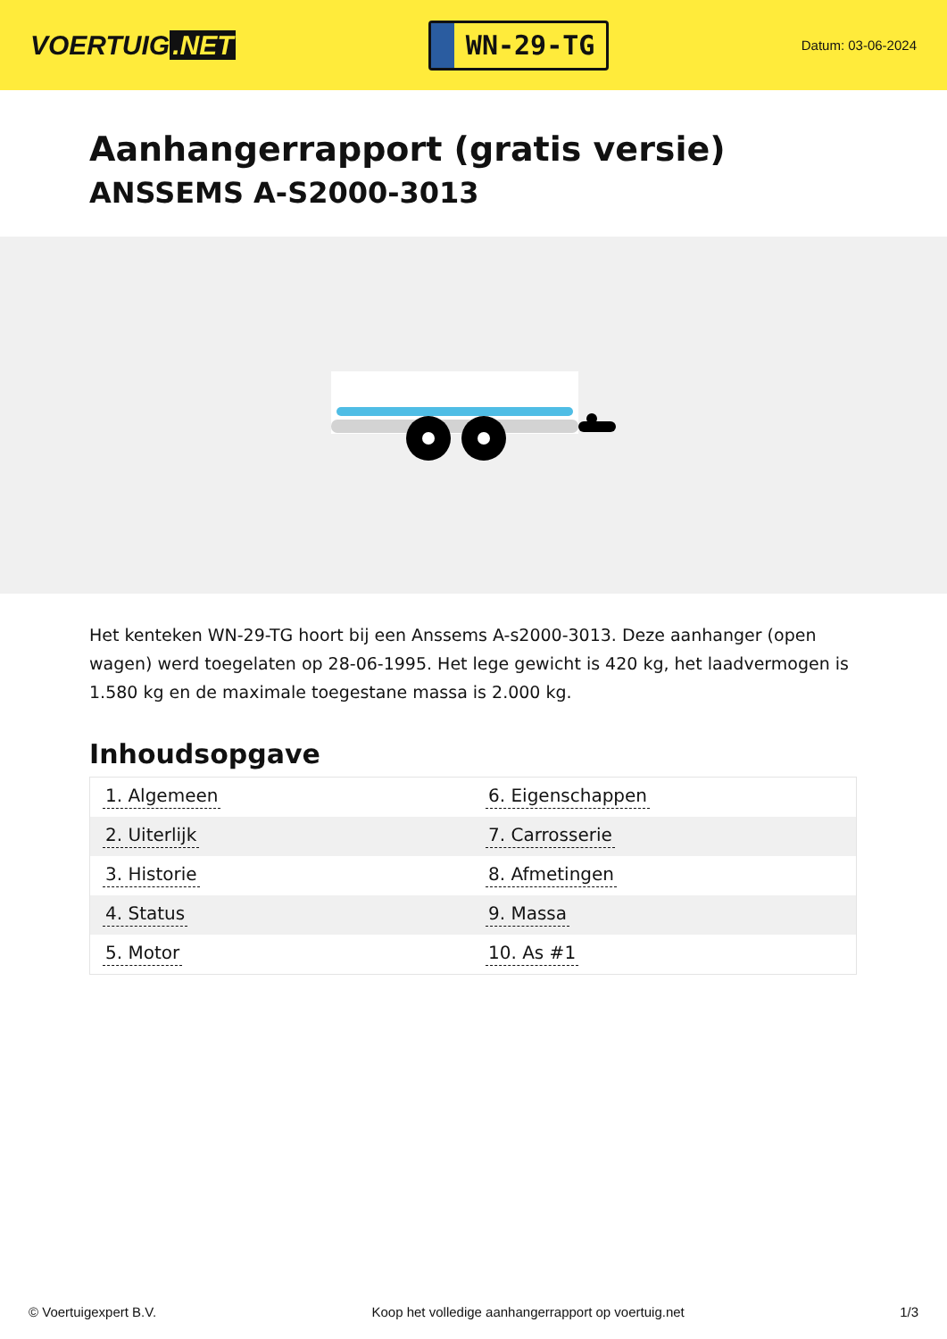VOERTUIG.NET
WN-29-TG
Datum: 03-06-2024
Aanhangerrapport (gratis versie)
ANSSEMS A-S2000-3013
Het kenteken WN-29-TG hoort bij een Anssems A-s2000-3013. Deze aanhanger (open wagen) werd toegelaten op 28-06-1995. Het lege gewicht is 420 kg, het laadvermogen is 1.580 kg en de maximale toegestane massa is 2.000 kg.
Inhoudsopgave
| 1. Algemeen | 6. Eigenschappen |
| 2. Uiterlijk | 7. Carrosserie |
| 3. Historie | 8. Afmetingen |
| 4. Status | 9. Massa |
| 5. Motor | 10. As #1 |
© Voertuigexpert B.V. Koop het volledige aanhangerrapport op voertuig.net 1/3